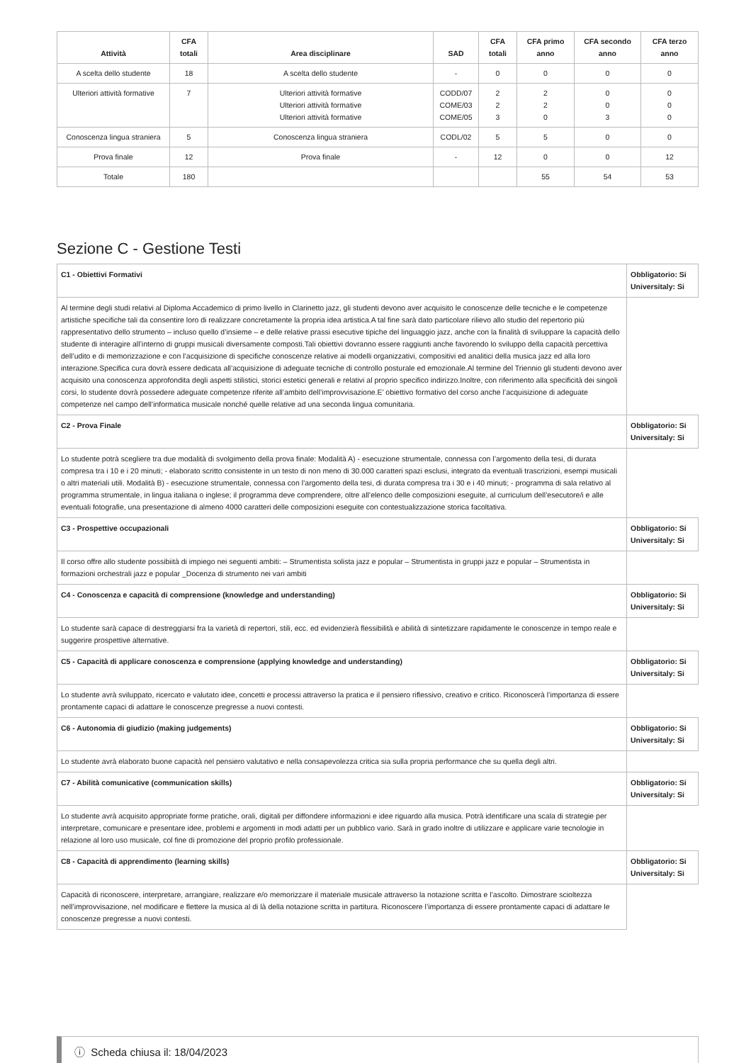| Attività | CFA totali | Area disciplinare | SAD | CFA totali | CFA primo anno | CFA secondo anno | CFA terzo anno |
| --- | --- | --- | --- | --- | --- | --- | --- |
| A scelta dello studente | 18 | A scelta dello studente | - | 0 | 0 | 0 | 0 |
| Ulteriori attività formative | 7 | Ulteriori attività formative Ulteriori attività formative Ulteriori attività formative | CODD/07 COME/03 COME/05 | 2 2 3 | 2 2 0 | 0 0 3 | 0 0 0 |
| Conoscenza lingua straniera | 5 | Conoscenza lingua straniera | CODL/02 | 5 | 5 | 0 | 0 |
| Prova finale | 12 | Prova finale | - | 12 | 0 | 0 | 12 |
| Totale | 180 | | | | 55 | 54 | 53 |
Sezione C - Gestione Testi
| C1 - Obiettivi Formativi | Obbligatorio: Si Universitaly: Si |
| Al termine degli studi relativi al Diploma Accademico di primo livello in Clarinetto jazz, gli studenti devono aver acquisito le conoscenze delle tecniche e le competenze artistiche specifiche tali da consentire loro di realizzare concretamente la propria idea artistica.A tal fine sarà dato particolare rilievo allo studio del repertorio più rappresentativo dello strumento – incluso quello d’insieme – e delle relative prassi esecutive tipiche del linguaggio jazz, anche con la finalità di sviluppare la capacità dello studente di interagire all’interno di gruppi musicali diversamente composti.Tali obiettivi dovranno essere raggiunti anche favorendo lo sviluppo della capacità percettiva dell’udito e di memorizzazione e con l’acquisizione di specifiche conoscenze relative ai modelli organizzativi, compositivi ed analitici della musica jazz ed alla loro interazione.Specifica cura dovrà essere dedicata all’acquisizione di adeguate tecniche di controllo posturale ed emozionale.Al termine del Triennio gli studenti devono aver acquisito una conoscenza approfondita degli aspetti stilistici, storici estetici generali e relativi al proprio specifico indirizzo.Inoltre, con riferimento alla specificità dei singoli corsi, lo studente dovrà possedere adeguate competenze riferite all’ambito dell’improvvisazione.E’ obiettivo formativo del corso anche l’acquisizione di adeguate competenze nel campo dell’informatica musicale nonché quelle relative ad una seconda lingua comunitaria. | |
| C2 - Prova Finale | Obbligatorio: Si Universitaly: Si |
| Lo studente potrà scegliere tra due modalità di svolgimento della prova finale: Modalità A) - esecuzione strumentale, connessa con l’argomento della tesi, di durata compresa tra i 10 e i 20 minuti; - elaborato scritto consistente in un testo di non meno di 30.000 caratteri spazi esclusi, integrato da eventuali trascrizioni, esempi musicali o altri materiali utili. Modalità B) - esecuzione strumentale, connessa con l’argomento della tesi, di durata compresa tra i 30 e i 40 minuti; - programma di sala relativo al programma strumentale, in lingua italiana o inglese; il programma deve comprendere, oltre all’elenco delle composizioni eseguite, al curriculum dell’esecutore/i e alle eventuali fotografie, una presentazione di almeno 4000 caratteri delle composizioni eseguite con contestualizzazione storica facoltativa. | |
| C3 - Prospettive occupazionali | Obbligatorio: Si Universitaly: Si |
| Il corso offre allo studente possibiità di impiego nei seguenti ambiti: – Strumentista solista jazz e popular – Strumentista in gruppi jazz e popular – Strumentista in formazioni orchestrali jazz e popular _Docenza di strumento nei vari ambiti | |
| C4 - Conoscenza e capacità di comprensione (knowledge and understanding) | Obbligatorio: Si Universitaly: Si |
| Lo studente sarà capace di destreggiarsi fra la varietà di repertori, stili, ecc. ed evidenzierà flessibilità e abilità di sintetizzare rapidamente le conoscenze in tempo reale e suggerire prospettive alternative. | |
| C5 - Capacità di applicare conoscenza e comprensione (applying knowledge and understanding) | Obbligatorio: Si Universitaly: Si |
| Lo studente avrà sviluppato, ricercato e valutato idee, concetti e processi attraverso la pratica e il pensiero riflessivo, creativo e critico. Riconoscerà l’importanza di essere prontamente capaci di adattare le conoscenze pregresse a nuovi contesti. | |
| C6 - Autonomia di giudizio (making judgements) | Obbligatorio: Si Universitaly: Si |
| Lo studente avrà elaborato buone capacità nel pensiero valutativo e nella consapevolezza critica sia sulla propria performance che su quella degli altri. | |
| C7 - Abilità comunicative (communication skills) | Obbligatorio: Si Universitaly: Si |
| Lo studente avrà acquisito appropriate forme pratiche, orali, digitali per diffondere informazioni e idee riguardo alla musica. Potrà identificare una scala di strategie per interpretare, comunicare e presentare idee, problemi e argomenti in modi adatti per un pubblico vario. Sarà in grado inoltre di utilizzare e applicare varie tecnologie in relazione al loro uso musicale, col fine di promozione del proprio profilo professionale. | |
| C8 - Capacità di apprendimento (learning skills) | Obbligatorio: Si Universitaly: Si |
| Capacità di riconoscere, interpretare, arrangiare, realizzare e/o memorizzare il materiale musicale attraverso la notazione scritta e l’ascolto. Dimostrare scioltezza nell’improvvisazione, nel modificare e flettere la musica al di là della notazione scritta in partitura. Riconoscere l’importanza di essere prontamente capaci di adattare le conoscenze pregresse a nuovi contesti. | |
ⓘ Scheda chiusa il: 18/04/2023